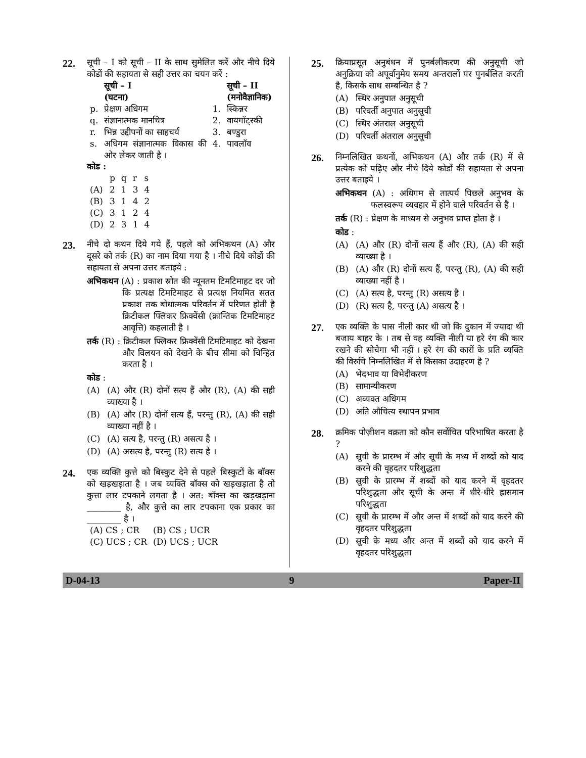22.
सूची – I को सूची – II के साथ सुमेलित करें और नीचे दिये कोडों की सहायता से सही उत्तर का चयन करें :
| | सूची – I (घटना) | | सूची – II (मनोवैज्ञानिक) |
| --- | --- | --- | --- |
| p. | प्रेक्षण अधिगम | 1. | स्किन्नर |
| q. | संज्ञानात्मक मानचित्र | 2. | वायगॉट्स्की |
| r. | भिन्न उद्दीपनों का साहचर्य | 3. | बण्डुरा |
| s. | अधिगम संज्ञानात्मक विकास की ओर लेकर जाती है । | 4. | पावलॉव |
कोड :
| | p | q | r | s |
| (A) | 2 | 1 | 3 | 4 |
| (B) | 3 | 1 | 4 | 2 |
| (C) | 3 | 1 | 2 | 4 |
| (D) | 2 | 3 | 1 | 4 |
23.
नीचे दो कथन दिये गये हैं, पहले को अभिकथन (A) और दूसरे को तर्क (R) का नाम दिया गया है । नीचे दिये कोडों की सहायता से अपना उत्तर बताइये :
अभिकथन (A) : प्रकाश स्रोत की न्यूनतम टिमटिमाहट दर जो कि प्रत्यक्ष टिमटिमाहट से प्रत्यक्ष नियमित सतत प्रकाश तक बोधात्मक परिवर्तन में परिणत होती है क्रिटीकल फ्लिकर फ्रिक्वेंसी (क्रान्तिक टिमटिमाहट आवृत्ति) कहलाती है ।
तर्क (R) : क्रिटीकल फ्लिकर फ्रिक्वेंसी टिमटिमाहट को देखना और विलयन को देखने के बीच सीमा को चिन्हित करता है ।
कोड :
(A) (A) और (R) दोनों सत्य हैं और (R), (A) की सही व्याख्या है ।
(B) (A) और (R) दोनों सत्य हैं, परन्तु (R), (A) की सही व्याख्या नहीं है ।
(C) (A) सत्य है, परन्तु (R) असत्य है ।
(D) (A) असत्य है, परन्तु (R) सत्य है ।
24.
एक व्यक्ति कुत्ते को बिस्कुट देने से पहले बिस्कुटों के बॉक्स को खड़खड़ाता है । जब व्यक्ति बॉक्स को खड़खड़ाता है तो कुत्ता लार टपकाने लगता है । अत: बॉक्स का खड़खड़ाना ________ है, और कुत्ते का लार टपकाना एक प्रकार का ________ है ।
| (A) CS ; CR | (B) CS ; UCR |
| (C) UCS ; CR | (D) UCS ; UCR |
25.
क्रियाप्रसूत अनुबंधन में पुनर्बलीकरण की अनुसूची जो अनुक्रिया को अपूर्वानुमेय समय अन्तरालों पर पुनर्बलित करती है, किसके साथ सम्बन्धित है ?
(A) स्थिर अनुपात अनुसूची
(B) परिवर्ती अनुपात अनुसूची
(C) स्थिर अंतराल अनुसूची
(D) परिवर्ती अंतराल अनुसूची
26.
निम्नलिखित कथनों, अभिकथन (A) और तर्क (R) में से प्रत्येक को पढ़िए और नीचे दिये कोडों की सहायता से अपना उत्तर बताइये ।
अभिकथन (A) : अधिगम से तात्पर्य पिछले अनुभव के फलस्वरूप व्यवहार में होने वाले परिवर्तन से है ।
तर्क (R) : प्रेक्षण के माध्यम से अनुभव प्राप्त होता है ।
कोड :
(A) (A) और (R) दोनों सत्य हैं और (R), (A) की सही व्याख्या है ।
(B) (A) और (R) दोनों सत्य हैं, परन्तु (R), (A) की सही व्याख्या नहीं है ।
(C) (A) सत्य है, परन्तु (R) असत्य है ।
(D) (R) सत्य है, परन्तु (A) असत्य है ।
27.
एक व्यक्ति के पास नीली कार थी जो कि दुकान में ज्यादा थी बजाय बाहर के । तब से वह व्यक्ति नीली या हरे रंग की कार रखने की सोचेगा भी नहीं । हरे रंग की कारों के प्रति व्यक्ति की विरुचि निम्नलिखित में से किसका उदाहरण है ?
(A) भेदभाव या विभेदीकरण
(B) सामान्यीकरण
(C) अव्यक्त अधिगम
(D) अति औचित्य स्थापन प्रभाव
28.
क्रमिक पोज़ीशन वक्रता को कौन सर्वोचित परिभाषित करता है ?
(A) सूची के प्रारम्भ में और सूची के मध्य में शब्दों को याद करने की वृहदतर परिशुद्धता
(B) सूची के प्रारम्भ में शब्दों को याद करने में वृहदतर परिशुद्धता और सूची के अन्त में धीरे-धीरे ह्रासमान परिशुद्धता
(C) सूची के प्रारम्भ में और अन्त में शब्दों को याद करने की वृहदतर परिशुद्धता
(D) सूची के मध्य और अन्त में शब्दों को याद करने में वृहदतर परिशुद्धता
D-04-13 9 Paper-II